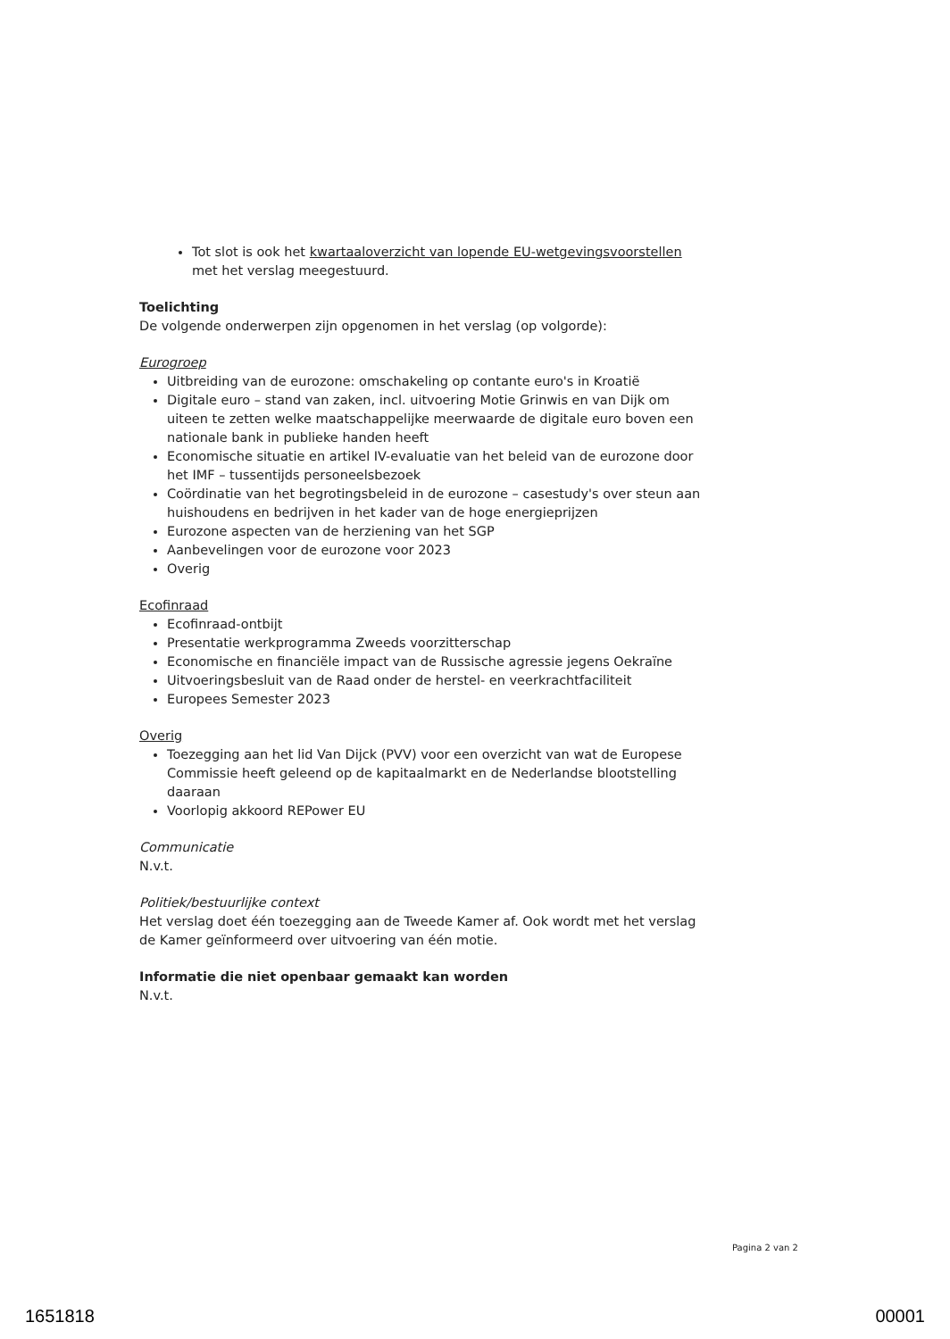Tot slot is ook het kwartaaloverzicht van lopende EU-wetgevingsvoorstellen met het verslag meegestuurd.
Toelichting
De volgende onderwerpen zijn opgenomen in het verslag (op volgorde):
Eurogroep
Uitbreiding van de eurozone: omschakeling op contante euro's in Kroatië
Digitale euro – stand van zaken, incl. uitvoering Motie Grinwis en van Dijk om uiteen te zetten welke maatschappelijke meerwaarde de digitale euro boven een nationale bank in publieke handen heeft
Economische situatie en artikel IV-evaluatie van het beleid van de eurozone door het IMF – tussentijds personeelsbezoek
Coördinatie van het begrotingsbeleid in de eurozone – casestudy's over steun aan huishoudens en bedrijven in het kader van de hoge energieprijzen
Eurozone aspecten van de herziening van het SGP
Aanbevelingen voor de eurozone voor 2023
Overig
Ecofinraad
Ecofinraad-ontbijt
Presentatie werkprogramma Zweeds voorzitterschap
Economische en financiële impact van de Russische agressie jegens Oekraïne
Uitvoeringsbesluit van de Raad onder de herstel- en veerkrachtfaciliteit
Europees Semester 2023
Overig
Toezegging aan het lid Van Dijck (PVV) voor een overzicht van wat de Europese Commissie heeft geleend op de kapitaalmarkt en de Nederlandse blootstelling daaraan
Voorlopig akkoord REPower EU
Communicatie
N.v.t.
Politiek/bestuurlijke context
Het verslag doet één toezegging aan de Tweede Kamer af. Ook wordt met het verslag de Kamer geïnformeerd over uitvoering van één motie.
Informatie die niet openbaar gemaakt kan worden
N.v.t.
Pagina 2 van 2
1651818 00001